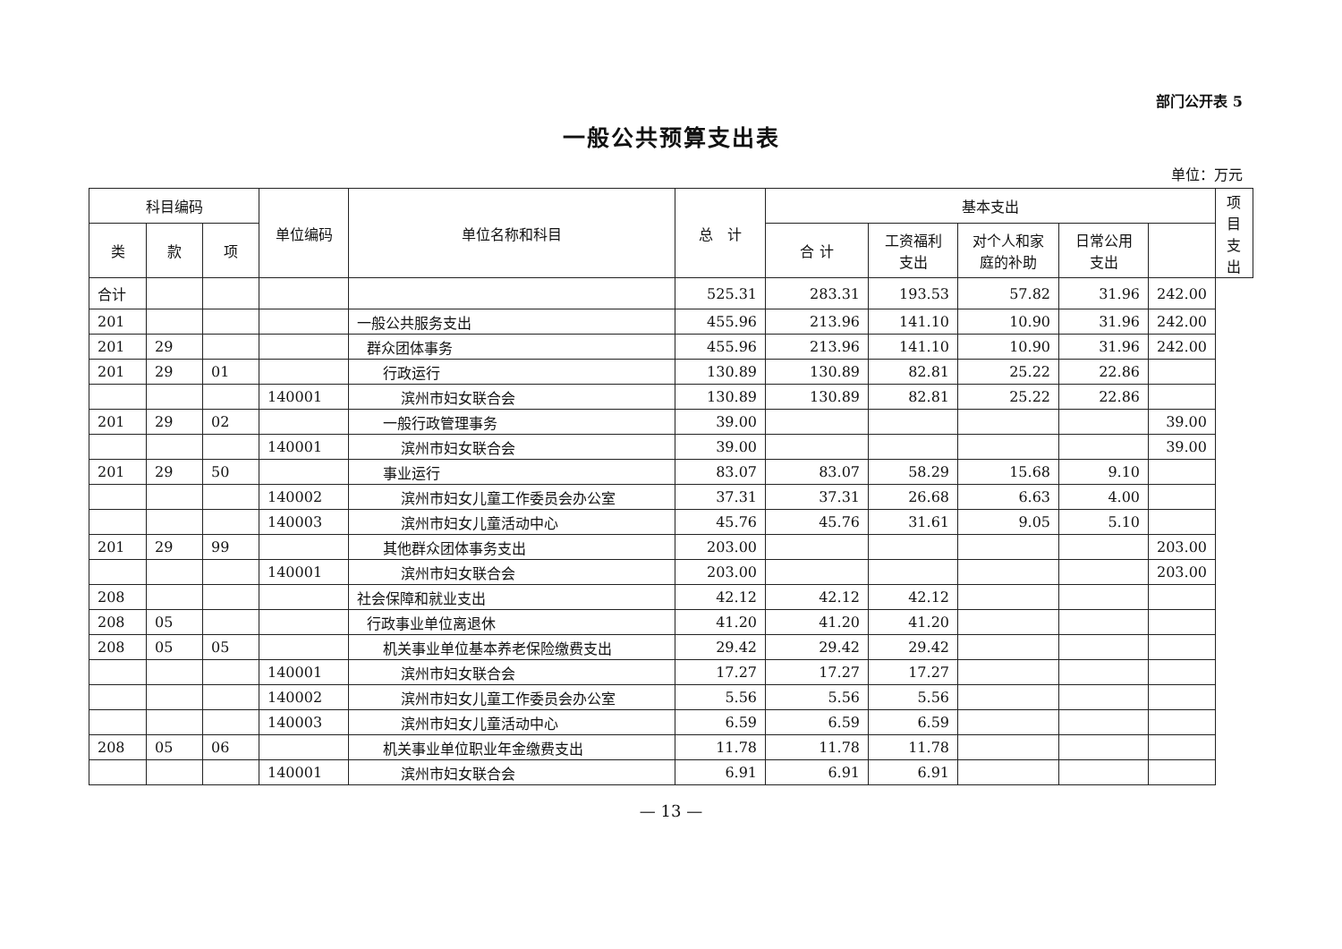部门公开表 5
一般公共预算支出表
单位：万元
| 科目编码 | | | 单位编码 | 单位名称和科目 | 总 计 | 基本支出 | | | | | 项目支出 |
| --- | --- | --- | --- | --- | --- | --- | --- | --- | --- | --- | --- |
| 类 | 款 | 项 | | | | 合 计 | 工资福利 支出 | 对个人和家 庭的补助 | 日常公用 支出 | | |
| 合计 | | | | | 525.31 | 283.31 | 193.53 | 57.82 | 31.96 | 242.00 | |
| 201 | | | | 一般公共服务支出 | 455.96 | 213.96 | 141.10 | 10.90 | 31.96 | 242.00 | |
| 201 | 29 | | | 群众团体事务 | 455.96 | 213.96 | 141.10 | 10.90 | 31.96 | 242.00 | |
| 201 | 29 | 01 | | 行政运行 | 130.89 | 130.89 | 82.81 | 25.22 | 22.86 | | |
| | | | 140001 | 滨州市妇女联合会 | 130.89 | 130.89 | 82.81 | 25.22 | 22.86 | | |
| 201 | 29 | 02 | | 一般行政管理事务 | 39.00 | | | | | 39.00 | |
| | | | 140001 | 滨州市妇女联合会 | 39.00 | | | | | 39.00 | |
| 201 | 29 | 50 | | 事业运行 | 83.07 | 83.07 | 58.29 | 15.68 | 9.10 | | |
| | | | 140002 | 滨州市妇女儿童工作委员会办公室 | 37.31 | 37.31 | 26.68 | 6.63 | 4.00 | | |
| | | | 140003 | 滨州市妇女儿童活动中心 | 45.76 | 45.76 | 31.61 | 9.05 | 5.10 | | |
| 201 | 29 | 99 | | 其他群众团体事务支出 | 203.00 | | | | | 203.00 | |
| | | | 140001 | 滨州市妇女联合会 | 203.00 | | | | | 203.00 | |
| 208 | | | | 社会保障和就业支出 | 42.12 | 42.12 | 42.12 | | | | |
| 208 | 05 | | | 行政事业单位离退休 | 41.20 | 41.20 | 41.20 | | | | |
| 208 | 05 | 05 | | 机关事业单位基本养老保险缴费支出 | 29.42 | 29.42 | 29.42 | | | | |
| | | | 140001 | 滨州市妇女联合会 | 17.27 | 17.27 | 17.27 | | | | |
| | | | 140002 | 滨州市妇女儿童工作委员会办公室 | 5.56 | 5.56 | 5.56 | | | | |
| | | | 140003 | 滨州市妇女儿童活动中心 | 6.59 | 6.59 | 6.59 | | | | |
| 208 | 05 | 06 | | 机关事业单位职业年金缴费支出 | 11.78 | 11.78 | 11.78 | | | | |
| | | | 140001 | 滨州市妇女联合会 | 6.91 | 6.91 | 6.91 | | | | |
— 13 —